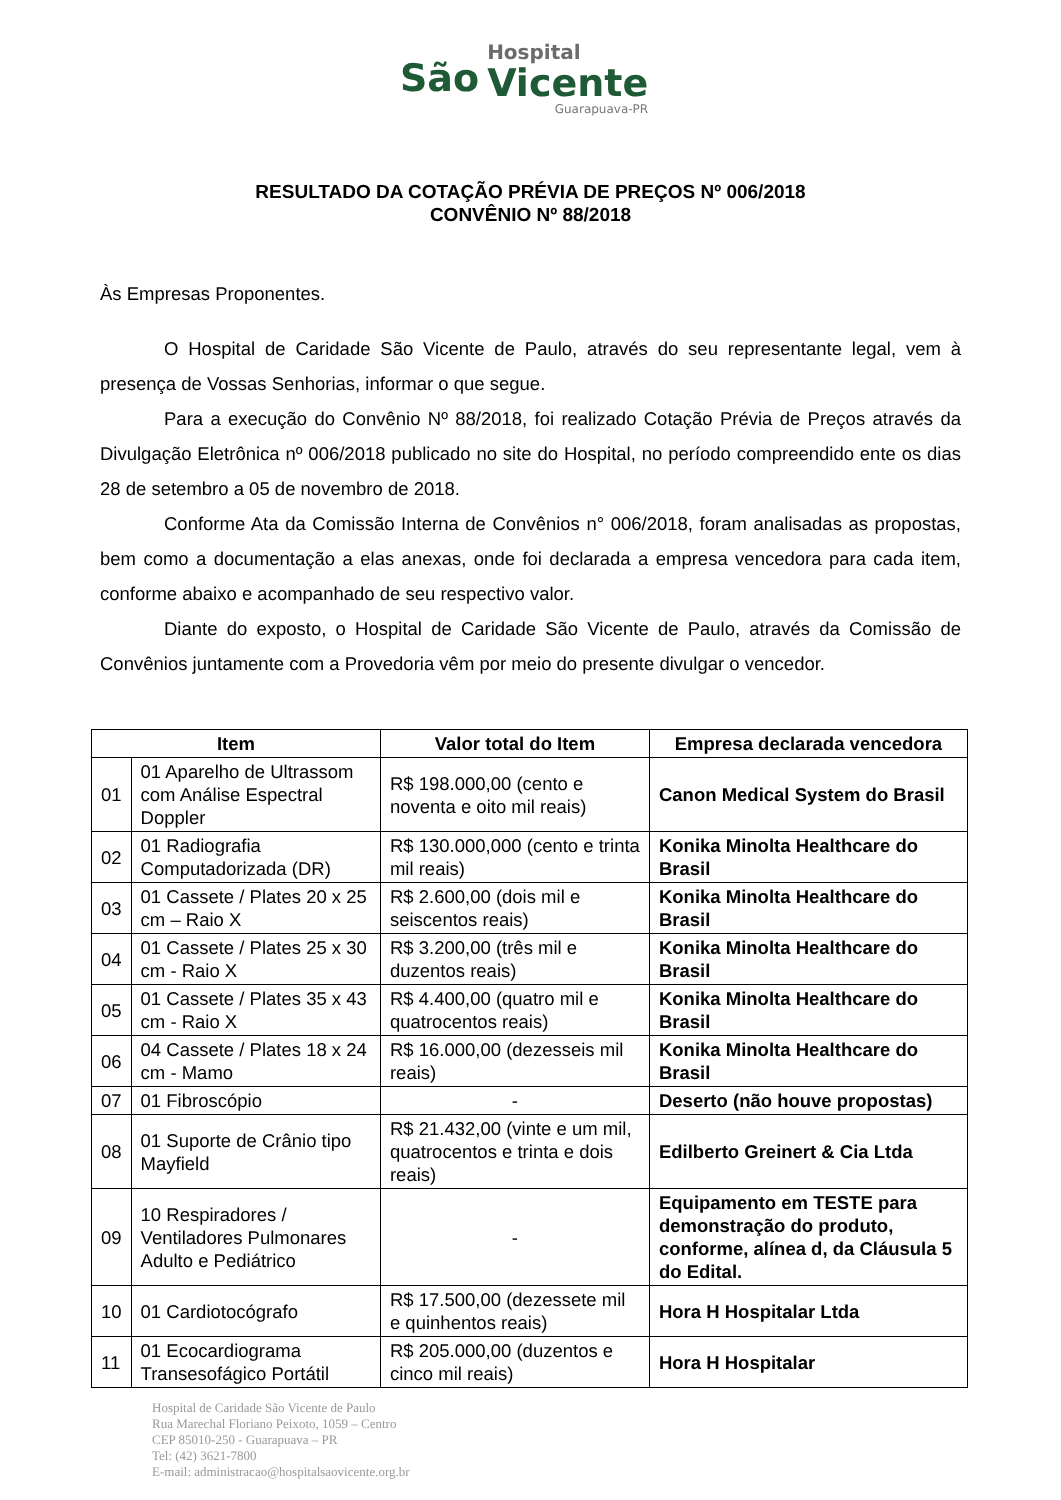São
Hospital
Vicente
Guarapuava-PR
RESULTADO DA COTAÇÃO PRÉVIA DE PREÇOS Nº 006/2018
CONVÊNIO Nº 88/2018
Às Empresas Proponentes.
O Hospital de Caridade São Vicente de Paulo, através do seu representante legal, vem à presença de Vossas Senhorias, informar o que segue.
Para a execução do Convênio Nº 88/2018, foi realizado Cotação Prévia de Preços através da Divulgação Eletrônica nº 006/2018 publicado no site do Hospital, no período compreendido ente os dias 28 de setembro a 05 de novembro de 2018.
Conforme Ata da Comissão Interna de Convênios n° 006/2018, foram analisadas as propostas, bem como a documentação a elas anexas, onde foi declarada a empresa vencedora para cada item, conforme abaixo e acompanhado de seu respectivo valor.
Diante do exposto, o Hospital de Caridade São Vicente de Paulo, através da Comissão de Convênios juntamente com a Provedoria vêm por meio do presente divulgar o vencedor.
| Item | | Valor total do Item | Empresa declarada vencedora |
| --- | --- | --- | --- |
| 01 | 01 Aparelho de Ultrassom com Análise Espectral Doppler | R$ 198.000,00 (cento e noventa e oito mil reais) | Canon Medical System do Brasil |
| 02 | 01 Radiografia Computadorizada (DR) | R$ 130.000,000 (cento e trinta mil reais) | Konika Minolta Healthcare do Brasil |
| 03 | 01 Cassete / Plates 20 x 25 cm – Raio X | R$ 2.600,00 (dois mil e seiscentos reais) | Konika Minolta Healthcare do Brasil |
| 04 | 01 Cassete / Plates 25 x 30 cm - Raio X | R$ 3.200,00 (três mil e duzentos reais) | Konika Minolta Healthcare do Brasil |
| 05 | 01 Cassete / Plates 35 x 43 cm - Raio X | R$ 4.400,00 (quatro mil e quatrocentos reais) | Konika Minolta Healthcare do Brasil |
| 06 | 04 Cassete / Plates 18 x 24 cm - Mamo | R$ 16.000,00 (dezesseis mil reais) | Konika Minolta Healthcare do Brasil |
| 07 | 01 Fibroscópio | - | Deserto (não houve propostas) |
| 08 | 01 Suporte de Crânio tipo Mayfield | R$ 21.432,00 (vinte e um mil, quatrocentos e trinta e dois reais) | Edilberto Greinert & Cia Ltda |
| 09 | 10 Respiradores / Ventiladores Pulmonares Adulto e Pediátrico | - | Equipamento em TESTE para demonstração do produto, conforme, alínea d, da Cláusula 5 do Edital. |
| 10 | 01 Cardiotocógrafo | R$ 17.500,00 (dezessete mil e quinhentos reais) | Hora H Hospitalar Ltda |
| 11 | 01 Ecocardiograma Transesofágico Portátil | R$ 205.000,00 (duzentos e cinco mil reais) | Hora H Hospitalar |
Hospital de Caridade São Vicente de Paulo
Rua Marechal Floriano Peixoto, 1059 – Centro
CEP 85010-250 - Guarapuava – PR
Tel: (42) 3621-7800
E-mail: administracao@hospitalsaovicente.org.br